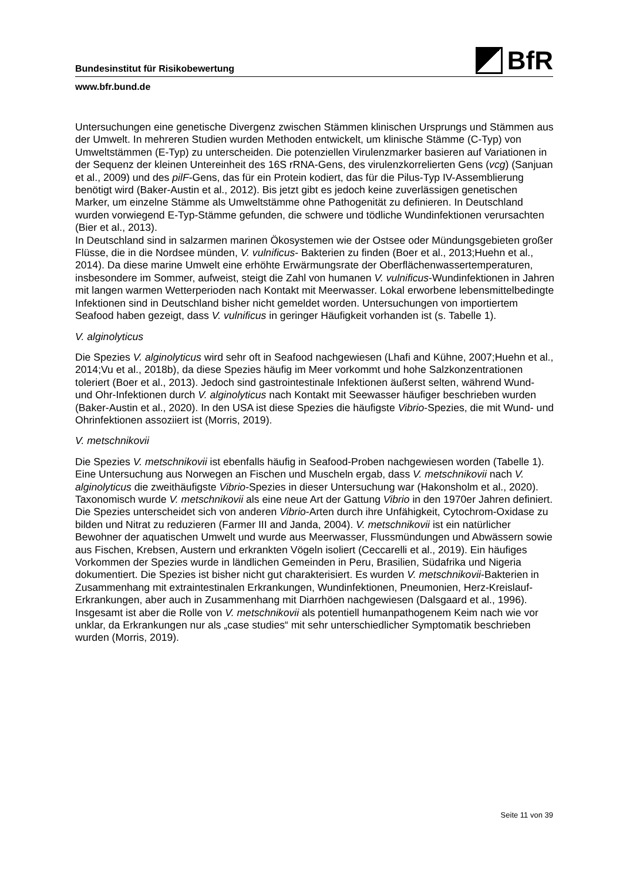Bundesinstitut für Risikobewertung BfR
www.bfr.bund.de
Untersuchungen eine genetische Divergenz zwischen Stämmen klinischen Ursprungs und Stämmen aus der Umwelt. In mehreren Studien wurden Methoden entwickelt, um klinische Stämme (C-Typ) von Umweltstämmen (E-Typ) zu unterscheiden. Die potenziellen Virulenzmarker basieren auf Variationen in der Sequenz der kleinen Untereinheit des 16S rRNA-Gens, des virulenzkorrelierten Gens (vcg) (Sanjuan et al., 2009) und des pilF-Gens, das für ein Protein kodiert, das für die Pilus-Typ IV-Assemblierung benötigt wird (Baker-Austin et al., 2012). Bis jetzt gibt es jedoch keine zuverlässigen genetischen Marker, um einzelne Stämme als Umweltstämme ohne Pathogenität zu definieren. In Deutschland wurden vorwiegend E-Typ-Stämme gefunden, die schwere und tödliche Wundinfektionen verursachten (Bier et al., 2013).
In Deutschland sind in salzarmen marinen Ökosystemen wie der Ostsee oder Mündungsgebieten großer Flüsse, die in die Nordsee münden, V. vulnificus- Bakterien zu finden (Boer et al., 2013;Huehn et al., 2014). Da diese marine Umwelt eine erhöhte Erwärmungsrate der Oberflächenwassertemperaturen, insbesondere im Sommer, aufweist, steigt die Zahl von humanen V. vulnificus-Wundinfektionen in Jahren mit langen warmen Wetterperioden nach Kontakt mit Meerwasser. Lokal erworbene lebensmittelbedingte Infektionen sind in Deutschland bisher nicht gemeldet worden. Untersuchungen von importiertem Seafood haben gezeigt, dass V. vulnificus in geringer Häufigkeit vorhanden ist (s. Tabelle 1).
V. alginolyticus
Die Spezies V. alginolyticus wird sehr oft in Seafood nachgewiesen (Lhafi and Kühne, 2007;Huehn et al., 2014;Vu et al., 2018b), da diese Spezies häufig im Meer vorkommt und hohe Salzkonzentrationen toleriert (Boer et al., 2013). Jedoch sind gastrointestinale Infektionen äußerst selten, während Wund- und Ohr-Infektionen durch V. alginolyticus nach Kontakt mit Seewasser häufiger beschrieben wurden (Baker-Austin et al., 2020). In den USA ist diese Spezies die häufigste Vibrio-Spezies, die mit Wund- und Ohrinfektionen assoziiert ist (Morris, 2019).
V. metschnikovii
Die Spezies V. metschnikovii ist ebenfalls häufig in Seafood-Proben nachgewiesen worden (Tabelle 1). Eine Untersuchung aus Norwegen an Fischen und Muscheln ergab, dass V. metschnikovii nach V. alginolyticus die zweithäufigste Vibrio-Spezies in dieser Untersuchung war (Hakonsholm et al., 2020). Taxonomisch wurde V. metschnikovii als eine neue Art der Gattung Vibrio in den 1970er Jahren definiert. Die Spezies unterscheidet sich von anderen Vibrio-Arten durch ihre Unfähigkeit, Cytochrom-Oxidase zu bilden und Nitrat zu reduzieren (Farmer III and Janda, 2004). V. metschnikovii ist ein natürlicher Bewohner der aquatischen Umwelt und wurde aus Meerwasser, Flussmündungen und Abwässern sowie aus Fischen, Krebsen, Austern und erkrankten Vögeln isoliert (Ceccarelli et al., 2019). Ein häufiges Vorkommen der Spezies wurde in ländlichen Gemeinden in Peru, Brasilien, Südafrika und Nigeria dokumentiert. Die Spezies ist bisher nicht gut charakterisiert. Es wurden V. metschnikovii-Bakterien in Zusammenhang mit extraintestinalen Erkrankungen, Wundinfektionen, Pneumonien, Herz-Kreislauf-Erkrankungen, aber auch in Zusammenhang mit Diarrhöen nachgewiesen (Dalsgaard et al., 1996). Insgesamt ist aber die Rolle von V. metschnikovii als potentiell humanpathogenem Keim nach wie vor unklar, da Erkrankungen nur als „case studies“ mit sehr unterschiedlicher Symptomatik beschrieben wurden (Morris, 2019).
Seite 11 von 39